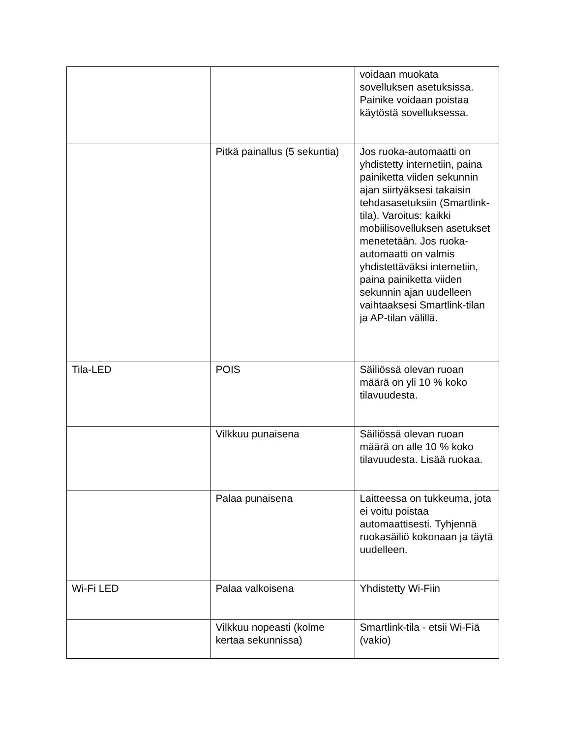| | | voidaan muokata sovelluksen asetuksissa. Painike voidaan poistaa käytöstä sovelluksessa. |
| | Pitkä painallus (5 sekuntia) | Jos ruoka-automaatti on yhdistetty internetiin, paina painiketta viiden sekunnin ajan siirtyäksesi takaisin tehdasasetuksiin (Smartlink-tila). Varoitus: kaikki mobiilisovelluksen asetukset menetetään. Jos ruoka-automaatti on valmis yhdistettäväksi internetiin, paina painiketta viiden sekunnin ajan uudelleen vaihtaaksesi Smartlink-tilan ja AP-tilan välillä. |
| Tila-LED | POIS | Säiliössä olevan ruoan määrä on yli 10 % koko tilavuudesta. |
| | Vilkkuu punaisena | Säiliössä olevan ruoan määrä on alle 10 % koko tilavuudesta. Lisää ruokaa. |
| | Palaa punaisena | Laitteessa on tukkeuma, jota ei voitu poistaa automaattisesti. Tyhjennä ruokasäiliö kokonaan ja täytä uudelleen. |
| Wi-Fi LED | Palaa valkoisena | Yhdistetty Wi-Fiin |
| | Vilkkuu nopeasti (kolme kertaa sekunnissa) | Smartlink-tila - etsii Wi-Fiä (vakio) |